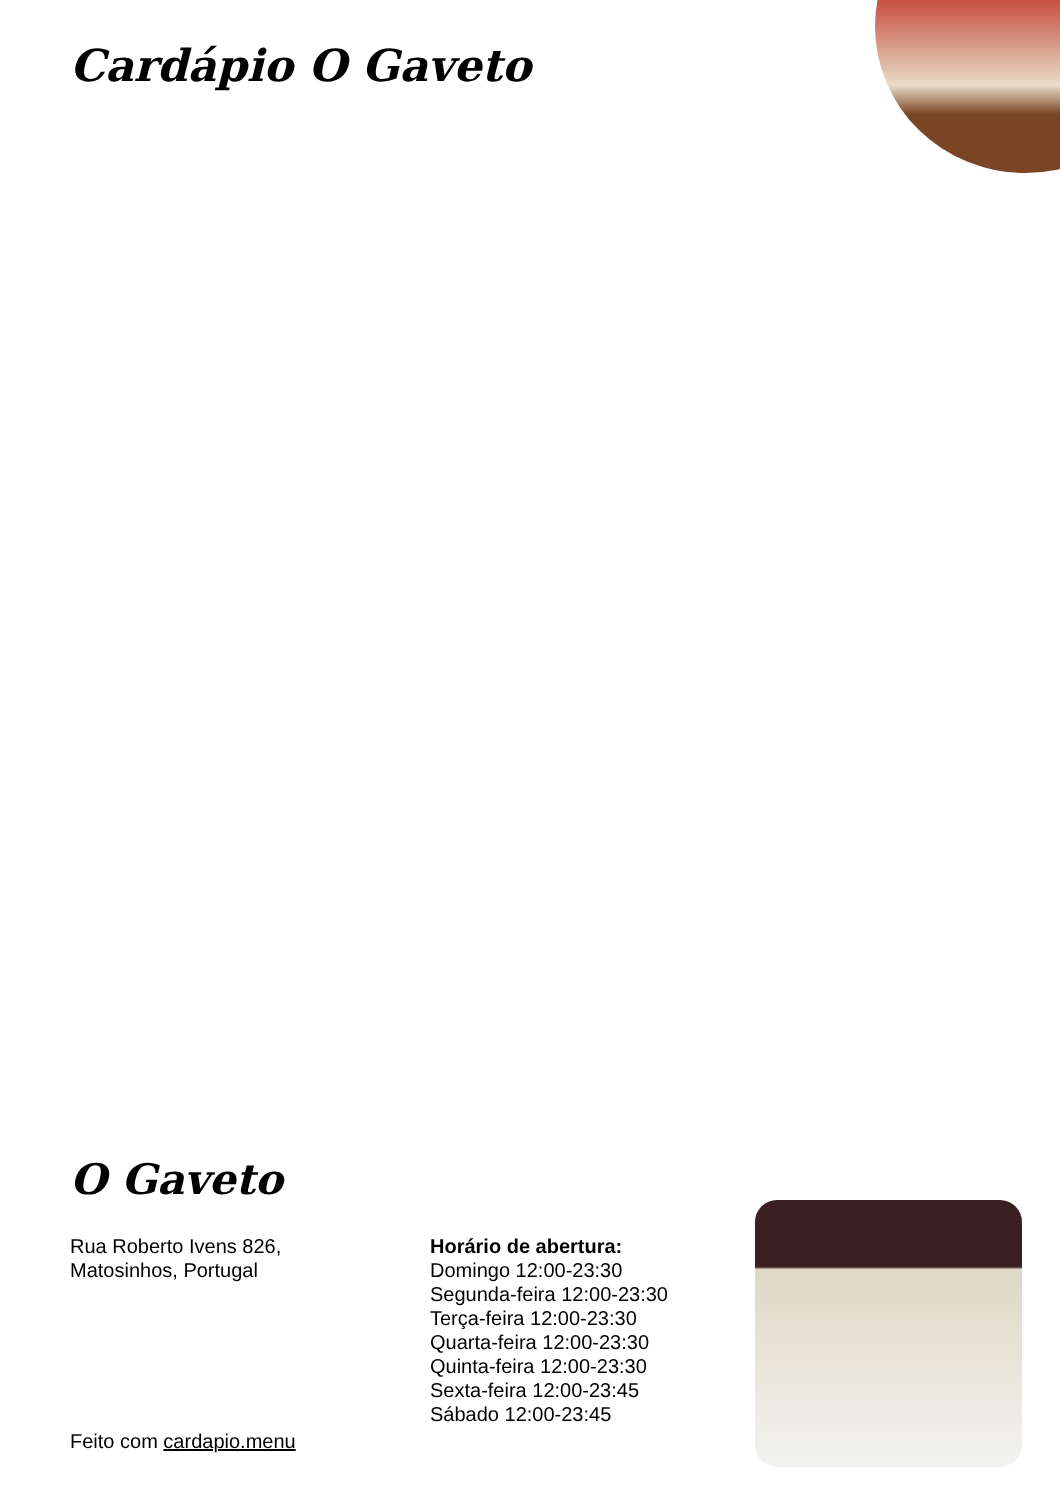Cardápio O Gaveto
O Gaveto
Rua Roberto Ivens 826,
Matosinhos, Portugal
Horário de abertura:
Domingo 12:00-23:30
Segunda-feira 12:00-23:30
Terça-feira 12:00-23:30
Quarta-feira 12:00-23:30
Quinta-feira 12:00-23:30
Sexta-feira 12:00-23:45
Sábado 12:00-23:45
Feito com cardapio.menu